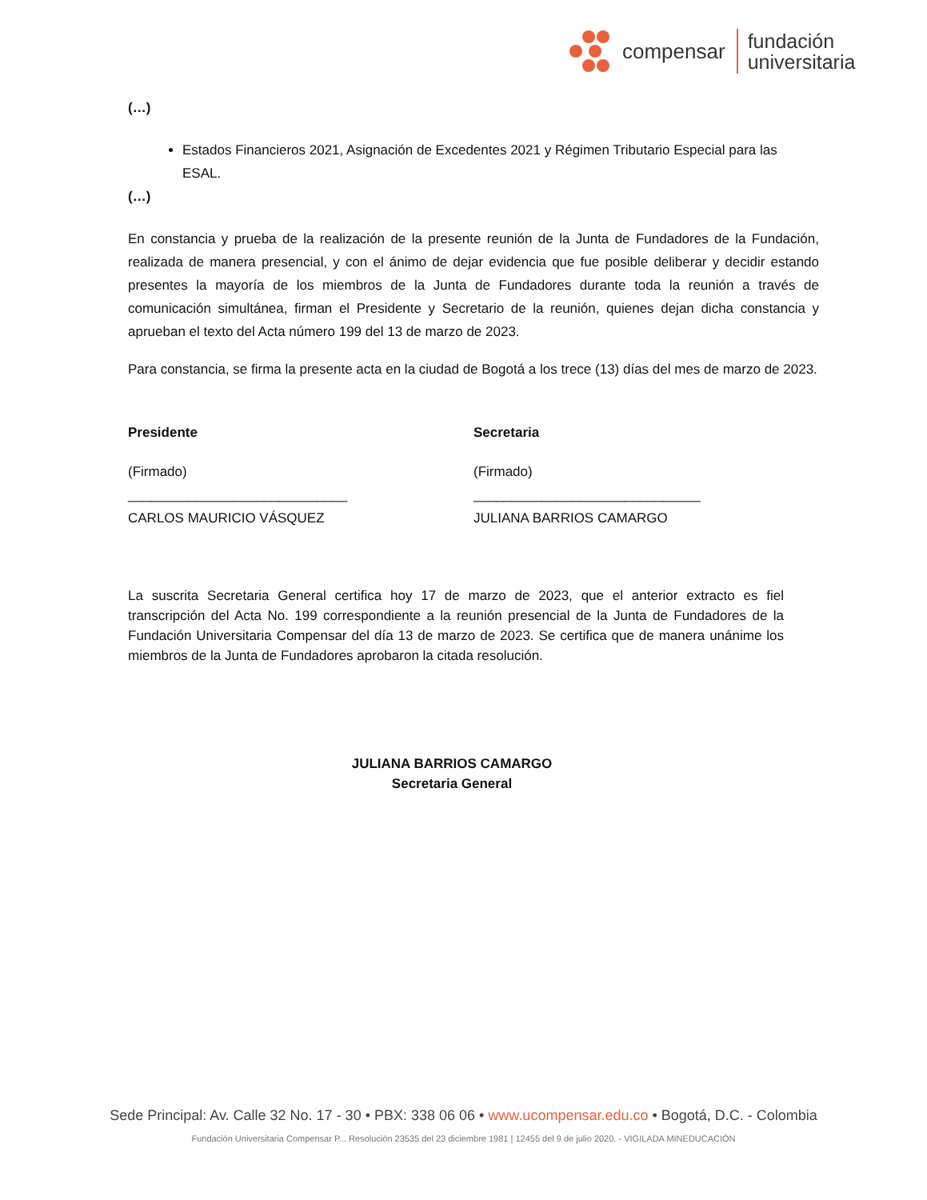compensar
fundación
universitaria
(…)
Estados Financieros 2021, Asignación de Excedentes 2021 y Régimen Tributario Especial para las ESAL.
(…)
En constancia y prueba de la realización de la presente reunión de la Junta de Fundadores de la Fundación, realizada de manera presencial, y con el ánimo de dejar evidencia que fue posible deliberar y decidir estando presentes la mayoría de los miembros de la Junta de Fundadores durante toda la reunión a través de comunicación simultánea, firman el Presidente y Secretario de la reunión, quienes dejan dicha constancia y aprueban el texto del Acta número 199 del 13 de marzo de 2023.
Para constancia, se firma la presente acta en la ciudad de Bogotá a los trece (13) días del mes de marzo de 2023.
Presidente
(Firmado)
_____________________________
CARLOS MAURICIO VÁSQUEZ
Secretaria
(Firmado)
______________________________
JULIANA BARRIOS CAMARGO
La suscrita Secretaria General certifica hoy 17 de marzo de 2023, que el anterior extracto es fiel transcripción del Acta No. 199 correspondiente a la reunión presencial de la Junta de Fundadores de la Fundación Universitaria Compensar del día 13 de marzo de 2023. Se certifica que de manera unánime los miembros de la Junta de Fundadores aprobaron la citada resolución.
JULIANA BARRIOS CAMARGO
Secretaria General
Sede Principal: Av. Calle 32 No. 17 - 30 • PBX: 338 06 06 • www.ucompensar.edu.co • Bogotá, D.C. - Colombia
Fundación Universitaria Compensar P... Resolución 23535 del 23 diciembre 1981 | 12455 del 9 de julio 2020. - VIGILADA MINEDUCACIÓN